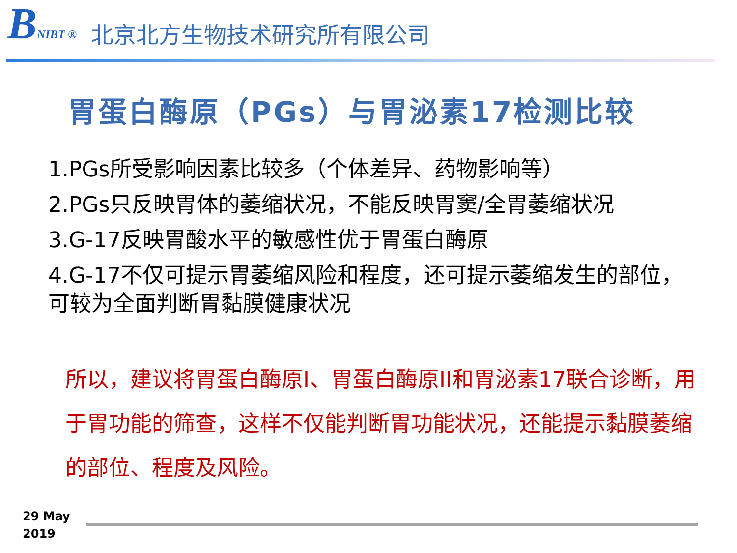BNIBT ®
北京北方生物技术研究所有限公司
胃蛋白酶原（PGs）与胃泌素17检测比较
1.PGs所受影响因素比较多（个体差异、药物影响等）
2.PGs只反映胃体的萎缩状况，不能反映胃窦/全胃萎缩状况
3.G-17反映胃酸水平的敏感性优于胃蛋白酶原
4.G-17不仅可提示胃萎缩风险和程度，还可提示萎缩发生的部位，可较为全面判断胃黏膜健康状况
所以，建议将胃蛋白酶原I、胃蛋白酶原II和胃泌素17联合诊断，用于胃功能的筛查，这样不仅能判断胃功能状况，还能提示黏膜萎缩的部位、程度及风险。
29 May
2019